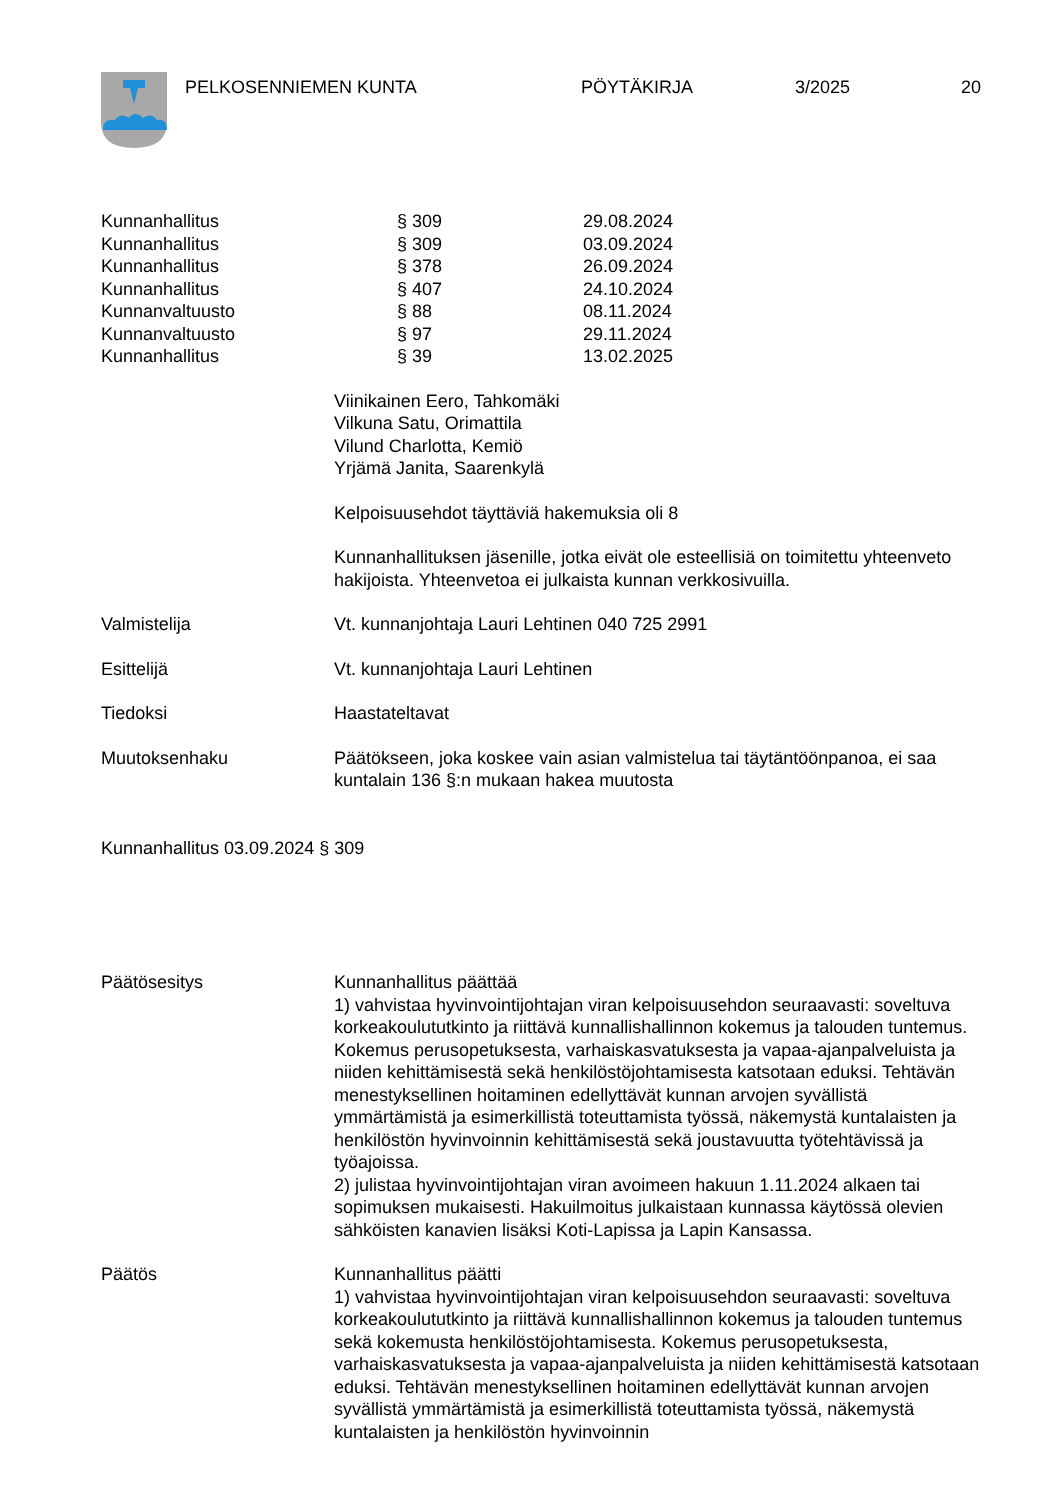PELKOSENNIEMEN KUNTA PÖYTÄKIRJA 3/2025 20
| Kunnanhallitus | § 309 | 29.08.2024 |
| Kunnanhallitus | § 309 | 03.09.2024 |
| Kunnanhallitus | § 378 | 26.09.2024 |
| Kunnanhallitus | § 407 | 24.10.2024 |
| Kunnanvaltuusto | § 88 | 08.11.2024 |
| Kunnanvaltuusto | § 97 | 29.11.2024 |
| Kunnanhallitus | § 39 | 13.02.2025 |
Viinikainen Eero, Tahkomäki
Vilkuna Satu, Orimattila
Vilund Charlotta, Kemiö
Yrjämä Janita, Saarenkylä
Kelpoisuusehdot täyttäviä hakemuksia oli 8
Kunnanhallituksen jäsenille, jotka eivät ole esteellisiä on toimitettu yhteenveto hakijoista. Yhteenvetoa ei julkaista kunnan verkkosivuilla.
Valmistelija Vt. kunnanjohtaja Lauri Lehtinen 040 725 2991
Esittelijä Vt. kunnanjohtaja Lauri Lehtinen
Tiedoksi Haastateltavat
Muutoksenhaku Päätökseen, joka koskee vain asian valmistelua tai täytäntöönpanoa, ei saa kuntalain 136 §:n mukaan hakea muutosta
Kunnanhallitus 03.09.2024 § 309
Päätösesitys Kunnanhallitus päättää
1) vahvistaa hyvinvointijohtajan viran kelpoisuusehdon seuraavasti: soveltuva korkeakoulututkinto ja riittävä kunnallishallinnon kokemus ja talouden tuntemus. Kokemus perusopetuksesta, varhaiskasvatuksesta ja vapaa-ajanpalveluista ja niiden kehittämisestä sekä henkilöstöjohtamisesta katsotaan eduksi. Tehtävän menestyksellinen hoitaminen edellyttävät kunnan arvojen syvällistä ymmärtämistä ja esimerkillistä toteuttamista työssä, näkemystä kuntalaisten ja henkilöstön hyvinvoinnin kehittämisestä sekä joustavuutta työtehtävissä ja työajoissa.
2) julistaa hyvinvointijohtajan viran avoimeen hakuun 1.11.2024 alkaen tai sopimuksen mukaisesti. Hakuilmoitus julkaistaan kunnassa käytössä olevien sähköisten kanavien lisäksi Koti-Lapissa ja Lapin Kansassa.
Päätös Kunnanhallitus päätti
1) vahvistaa hyvinvointijohtajan viran kelpoisuusehdon seuraavasti: soveltuva korkeakoulututkinto ja riittävä kunnallishallinnon kokemus ja talouden tuntemus sekä kokemusta henkilöstöjohtamisesta. Kokemus perusopetuksesta, varhaiskasvatuksesta ja vapaa-ajanpalveluista ja niiden kehittämisestä katsotaan eduksi. Tehtävän menestyksellinen hoitaminen edellyttävät kunnan arvojen syvällistä ymmärtämistä ja esimerkillistä toteuttamista työssä, näkemystä kuntalaisten ja henkilöstön hyvinvoinnin